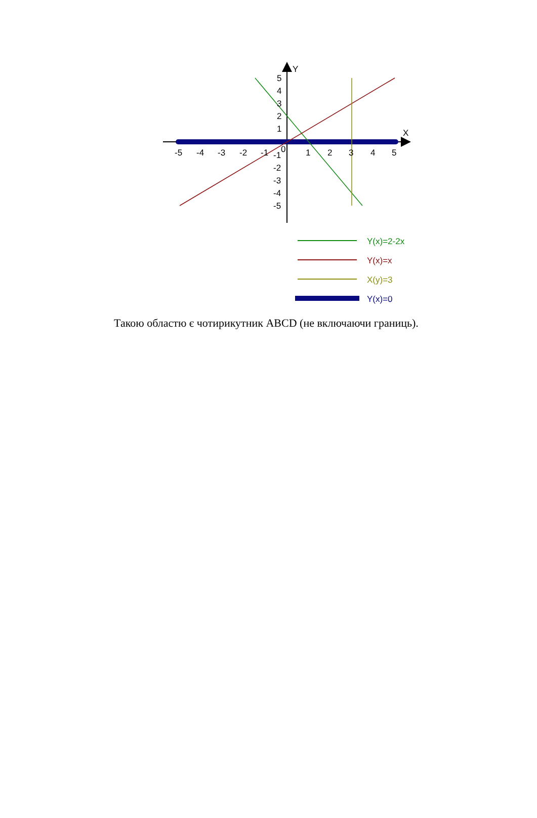Y
X
-5
-4
-3
-2
-1
0
1
2
3
4
5
5
4
3
2
1
-1
-2
-3
-4
-5
Y(x)=2-2x
Y(x)=x
X(y)=3
Y(x)=0
Такою областю є чотирикутник ABCD (не включаючи границь).